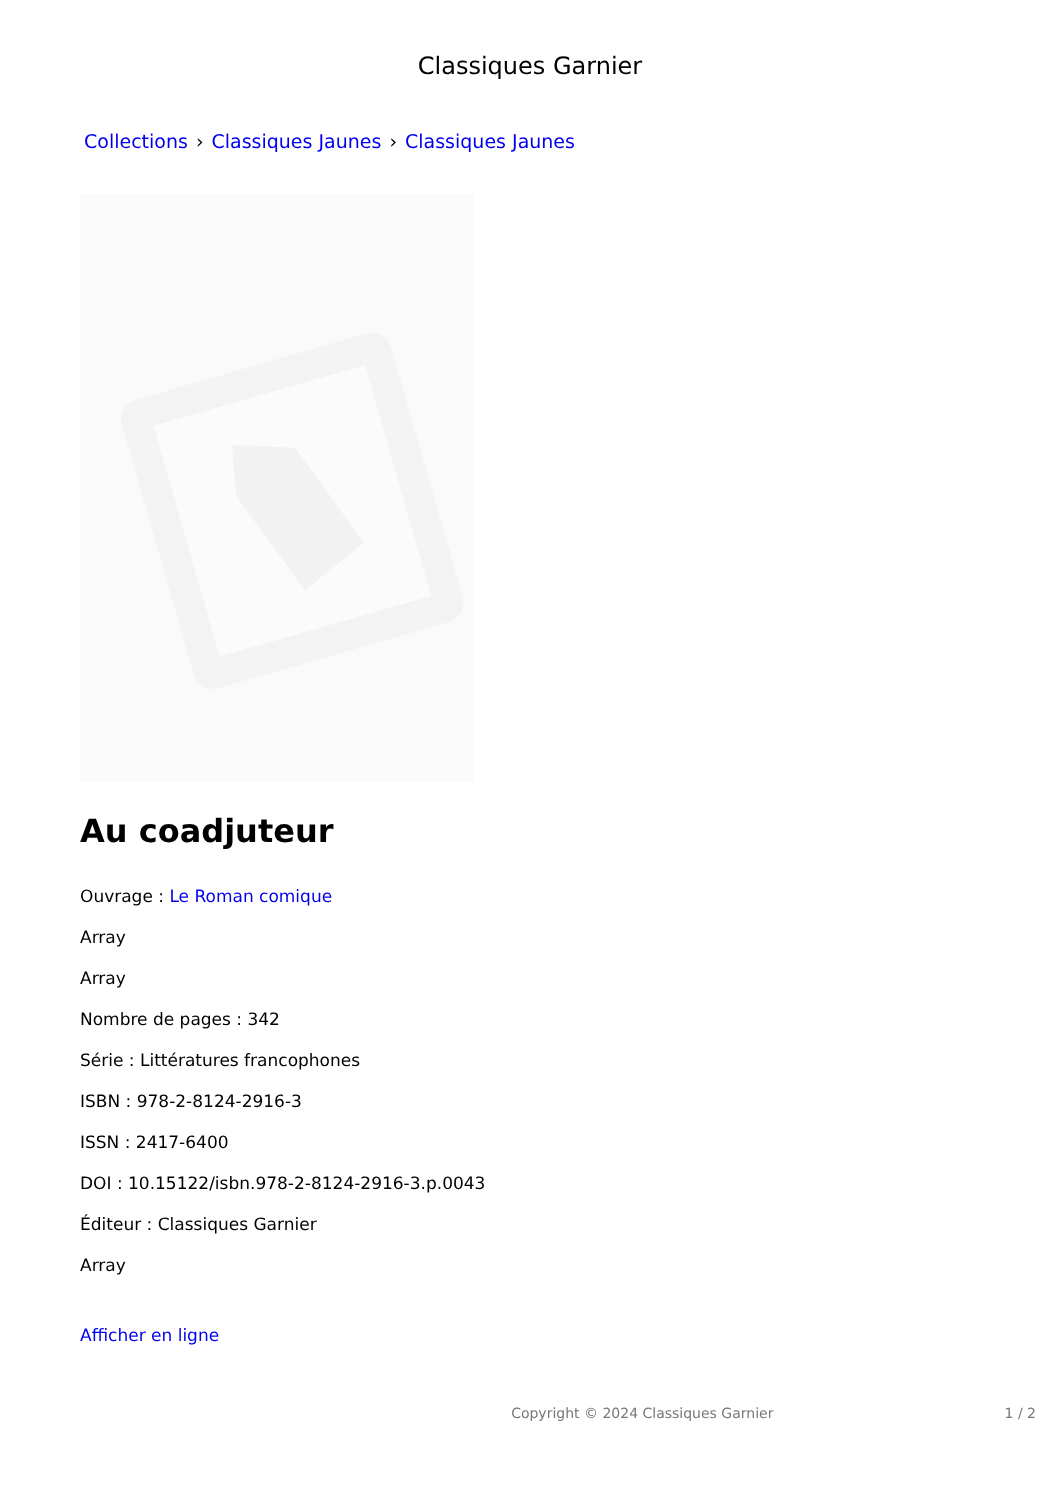Classiques Garnier
Collections › Classiques Jaunes › Classiques Jaunes
Au coadjuteur
Ouvrage : Le Roman comique
Array
Array
Nombre de pages : 342
Série : Littératures francophones
ISBN : 978-2-8124-2916-3
ISSN : 2417-6400
DOI : 10.15122/isbn.978-2-8124-2916-3.p.0043
Éditeur : Classiques Garnier
Array
Afficher en ligne
Copyright © 2024 Classiques Garnier 1 / 2